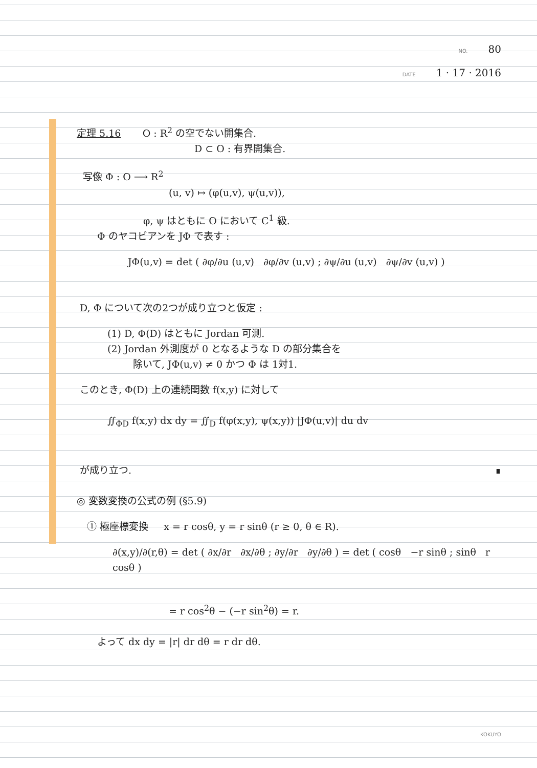NO. 80
DATE 1 · 17 · 2016
定理 5.16 O : R<sup>2</sup> の空でない開集合.
D ⊂ O : 有界開集合.
写像 Φ : O ⟶ R<sup>2</sup>
(u, v) ↦ (φ(u,v), ψ(u,v)),
φ, ψ はともに O において C<sup>1</sup> 級.
Φ のヤコビアンを JΦ で表す :
JΦ(u,v) = det ( ∂φ/∂u (u,v) ∂φ/∂v (u,v) ; ∂ψ/∂u (u,v) ∂ψ/∂v (u,v) )
D, Φ について次の2つが成り立つと仮定 :
(1) D, Φ(D) はともに Jordan 可測.
(2) Jordan 外測度が 0 となるような D の部分集合を
除いて, JΦ(u,v) ≠ 0 かつ Φ は 1対1.
このとき, Φ(D) 上の連続関数 f(x,y) に対して
∬<sub>ΦD</sub> f(x,y) dx dy = ∬<sub>D</sub> f(φ(x,y), ψ(x,y)) |JΦ(u,v)| du dv
が成り立つ. ∎
◎ 変数変換の公式の例 (§5.9)
① 極座標変換 x = r cosθ, y = r sinθ (r ≥ 0, θ ∈ R).
∂(x,y)/∂(r,θ) = det ( ∂x/∂r ∂x/∂θ ; ∂y/∂r ∂y/∂θ ) = det ( cosθ −r sinθ ; sinθ r cosθ )
= r cos<sup>2</sup>θ − (−r sin<sup>2</sup>θ) = r.
よって dx dy = |r| dr dθ = r dr dθ.
KOKUYO